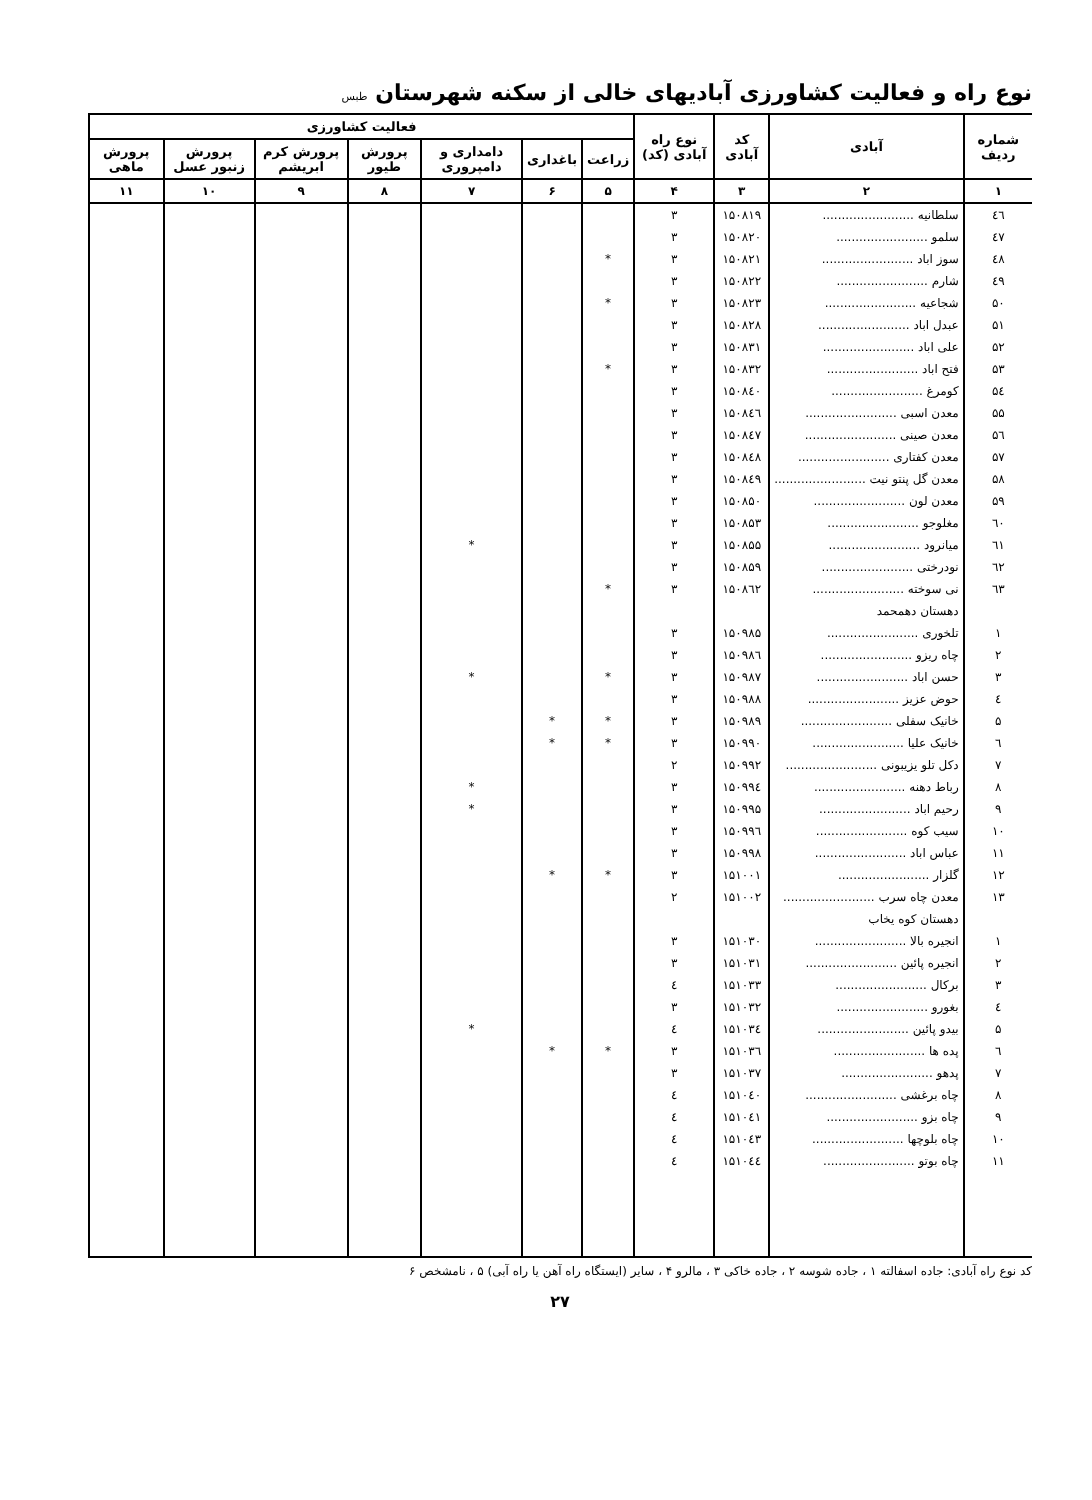نوع راه و فعالیت کشاورزی آبادیهای خالی از سکنه شهرستان طبس
| شماره ردیف | آبادی | کد آبادی | نوع راه آبادی (کد) | فعالیت کشاورزی | | | | | | |
| --- | --- | --- | --- | --- | --- | --- | --- | --- | --- | --- |
| | | | | زراعت | باغداری | دامداری و دامپروری | پرورش طیور | پرورش کرم ابریشم | پرورش زنبور عسل | پرورش ماهی |
| ۱ | ۲ | ۳ | ۴ | ۵ | ۶ | ۷ | ۸ | ۹ | ۱۰ | ۱۱ |
| ٤٦ | سلطانیه ........................ | ۱۵۰۸۱۹ | ۳ | | | | | | | |
| ٤۷ | سلمو ........................ | ۱۵۰۸۲۰ | ۳ | | | | | | | |
| ٤۸ | سوز اباد ........................ | ۱۵۰۸۲۱ | ۳ | * | | | | | | |
| ٤۹ | شارم ........................ | ۱۵۰۸۲۲ | ۳ | | | | | | | |
| ۵۰ | شجاعیه ........................ | ۱۵۰۸۲۳ | ۳ | * | | | | | | |
| ۵۱ | عبدل اباد ........................ | ۱۵۰۸۲۸ | ۳ | | | | | | | |
| ۵۲ | علی اباد ........................ | ۱۵۰۸۳۱ | ۳ | | | | | | | |
| ۵۳ | فتح اباد ........................ | ۱۵۰۸۳۲ | ۳ | * | | | | | | |
| ۵٤ | کومرغ ........................ | ۱۵۰۸٤۰ | ۳ | | | | | | | |
| ۵۵ | معدن اسبی ........................ | ۱۵۰۸٤٦ | ۳ | | | | | | | |
| ۵٦ | معدن صینی ........................ | ۱۵۰۸٤۷ | ۳ | | | | | | | |
| ۵۷ | معدن کفتاری ........................ | ۱۵۰۸٤۸ | ۳ | | | | | | | |
| ۵۸ | معدن گل پنتو نیت ........................ | ۱۵۰۸٤۹ | ۳ | | | | | | | |
| ۵۹ | معدن لون ........................ | ۱۵۰۸۵۰ | ۳ | | | | | | | |
| ٦۰ | مغلوجو ........................ | ۱۵۰۸۵۳ | ۳ | | | | | | | |
| ٦۱ | میانرود ........................ | ۱۵۰۸۵۵ | ۳ | | | * | | | | |
| ٦۲ | نودرختی ........................ | ۱۵۰۸۵۹ | ۳ | | | | | | | |
| ٦۳ | نی سوخته ........................ | ۱۵۰۸٦۲ | ۳ | * | | | | | | |
| | دهستان دهمحمد | | | | | | | | | |
| ۱ | تلخوری ........................ | ۱۵۰۹۸۵ | ۳ | | | | | | | |
| ۲ | چاه ریزو ........................ | ۱۵۰۹۸٦ | ۳ | | | | | | | |
| ۳ | حسن اباد ........................ | ۱۵۰۹۸۷ | ۳ | * | | * | | | | |
| ٤ | حوض عزیز ........................ | ۱۵۰۹۸۸ | ۳ | | | | | | | |
| ۵ | خانیک سفلی ........................ | ۱۵۰۹۸۹ | ۳ | * | * | | | | | |
| ٦ | خانیک علیا ........................ | ۱۵۰۹۹۰ | ۳ | * | * | | | | | |
| ۷ | دکل تلو یزیبونی ........................ | ۱۵۰۹۹۲ | ۲ | | | | | | | |
| ۸ | رباط دهنه ........................ | ۱۵۰۹۹٤ | ۳ | | | * | | | | |
| ۹ | رحیم اباد ........................ | ۱۵۰۹۹۵ | ۳ | | | * | | | | |
| ۱۰ | سیب کوه ........................ | ۱۵۰۹۹٦ | ۳ | | | | | | | |
| ۱۱ | عباس اباد ........................ | ۱۵۰۹۹۸ | ۳ | | | | | | | |
| ۱۲ | گلزار ........................ | ۱۵۱۰۰۱ | ۳ | * | * | | | | | |
| ۱۳ | معدن چاه سرب ........................ | ۱۵۱۰۰۲ | ۲ | | | | | | | |
| | دهستان کوه یخاب | | | | | | | | | |
| ۱ | انجیره بالا ........................ | ۱۵۱۰۳۰ | ۳ | | | | | | | |
| ۲ | انجیره پائین ........................ | ۱۵۱۰۳۱ | ۳ | | | | | | | |
| ۳ | برکال ........................ | ۱۵۱۰۳۳ | ٤ | | | | | | | |
| ٤ | بغورو ........................ | ۱۵۱۰۳۲ | ۳ | | | | | | | |
| ۵ | بیدو پائین ........................ | ۱۵۱۰۳٤ | ٤ | | | * | | | | |
| ٦ | پده ها ........................ | ۱۵۱۰۳٦ | ۳ | * | * | | | | | |
| ۷ | پدهو ........................ | ۱۵۱۰۳۷ | ۳ | | | | | | | |
| ۸ | چاه برغشی ........................ | ۱۵۱۰٤۰ | ٤ | | | | | | | |
| ۹ | چاه بزو ........................ | ۱۵۱۰٤۱ | ٤ | | | | | | | |
| ۱۰ | چاه بلوچها ........................ | ۱۵۱۰٤۳ | ٤ | | | | | | | |
| ۱۱ | چاه بوتو ........................ | ۱۵۱۰٤٤ | ٤ | | | | | | | |
کد نوع راه آبادی: جاده اسفالته ۱ ، جاده شوسه ۲ ، جاده خاکی ۳ ، مالرو ۴ ، سایر (ایستگاه راه آهن یا راه آبی) ۵ ، نامشخص ۶
۲۷